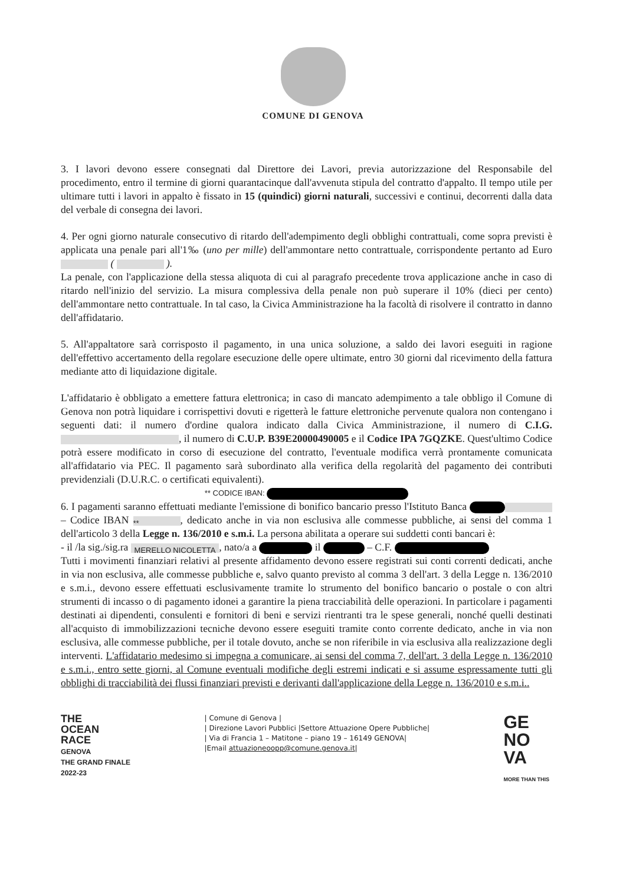COMUNE DI GENOVA
3. I lavori devono essere consegnati dal Direttore dei Lavori, previa autorizzazione del Responsabile del procedimento, entro il termine di giorni quarantacinque dall'avvenuta stipula del contratto d'appalto. Il tempo utile per ultimare tutti i lavori in appalto è fissato in 15 (quindici) giorni naturali, successivi e continui, decorrenti dalla data del verbale di consegna dei lavori.
4. Per ogni giorno naturale consecutivo di ritardo dell'adempimento degli obblighi contrattuali, come sopra previsti è applicata una penale pari all'1‰ (uno per mille) dell'ammontare netto contrattuale, corrispondente pertanto ad Euro ( ).
La penale, con l'applicazione della stessa aliquota di cui al paragrafo precedente trova applicazione anche in caso di ritardo nell'inizio del servizio. La misura complessiva della penale non può superare il 10% (dieci per cento) dell'ammontare netto contrattuale. In tal caso, la Civica Amministrazione ha la facoltà di risolvere il contratto in danno dell'affidatario.
5. All'appaltatore sarà corrisposto il pagamento, in una unica soluzione, a saldo dei lavori eseguiti in ragione dell'effettivo accertamento della regolare esecuzione delle opere ultimate, entro 30 giorni dal ricevimento della fattura mediante atto di liquidazione digitale.
L'affidatario è obbligato a emettere fattura elettronica; in caso di mancato adempimento a tale obbligo il Comune di Genova non potrà liquidare i corrispettivi dovuti e rigetterà le fatture elettroniche pervenute qualora non contengano i seguenti dati: il numero d'ordine qualora indicato dalla Civica Amministrazione, il numero di C.I.G. , il numero di C.U.P. B39E20000490005 e il Codice IPA 7GQZKE. Quest'ultimo Codice potrà essere modificato in corso di esecuzione del contratto, l'eventuale modifica verrà prontamente comunicata all'affidatario via PEC. Il pagamento sarà subordinato alla verifica della regolarità del pagamento dei contributi previdenziali (D.U.R.C. o certificati equivalenti).
** CODICE IBAN:
6. I pagamenti saranno effettuati mediante l'emissione di bonifico bancario presso l'Istituto Banca – Codice IBAN **, dedicato anche in via non esclusiva alle commesse pubbliche, ai sensi del comma 1 dell'articolo 3 della Legge n. 136/2010 e s.m.i. La persona abilitata a operare sui suddetti conti bancari è:
- il /la sig./sig.ra MERELLO NICOLETTA, nato/a a il – C.F.
Tutti i movimenti finanziari relativi al presente affidamento devono essere registrati sui conti correnti dedicati, anche in via non esclusiva, alle commesse pubbliche e, salvo quanto previsto al comma 3 dell'art. 3 della Legge n. 136/2010 e s.m.i., devono essere effettuati esclusivamente tramite lo strumento del bonifico bancario o postale o con altri strumenti di incasso o di pagamento idonei a garantire la piena tracciabilità delle operazioni. In particolare i pagamenti destinati ai dipendenti, consulenti e fornitori di beni e servizi rientranti tra le spese generali, nonché quelli destinati all'acquisto di immobilizzazioni tecniche devono essere eseguiti tramite conto corrente dedicato, anche in via non esclusiva, alle commesse pubbliche, per il totale dovuto, anche se non riferibile in via esclusiva alla realizzazione degli interventi. L'affidatario medesimo si impegna a comunicare, ai sensi del comma 7, dell'art. 3 della Legge n. 136/2010 e s.m.i., entro sette giorni, al Comune eventuali modifiche degli estremi indicati e si assume espressamente tutti gli obblighi di tracciabilità dei flussi finanziari previsti e derivanti dall'applicazione della Legge n. 136/2010 e s.m.i..
THE
OCEAN
RACE
GENOVA
THE GRAND FINALE
2022-23
| Comune di Genova |
| Direzione Lavori Pubblici |Settore Attuazione Opere Pubbliche|
| Via di Francia 1 – Matitone – piano 19 – 16149 GENOVA|
|Email attuazioneoopp@comune.genova.it|
GE
NO
VA
MORE THAN THIS